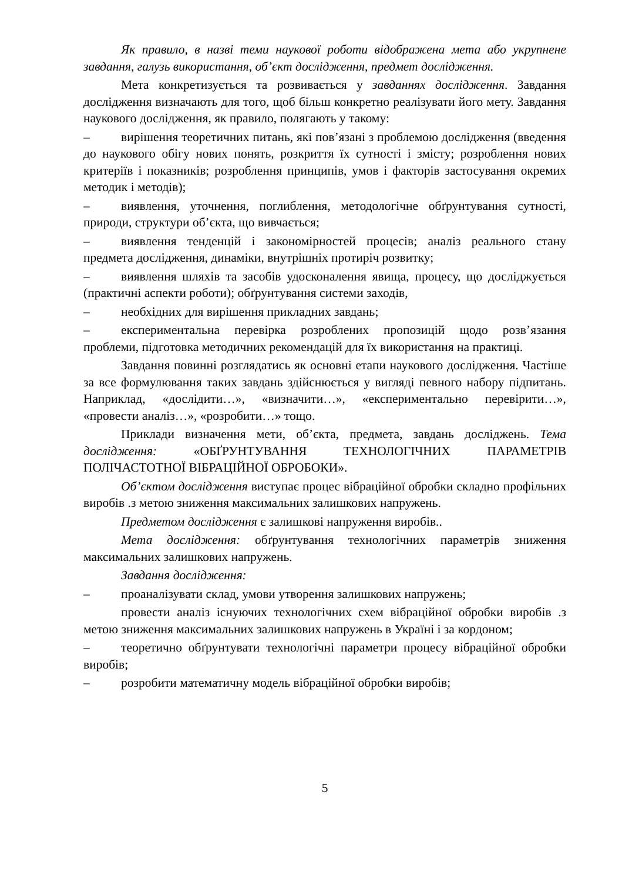Як правило, в назві теми наукової роботи відображена мета або укрупнене завдання, галузь використання, об’єкт дослідження, предмет дослідження.
Мета конкретизується та розвивається у завданнях дослідження. Завдання дослідження визначають для того, щоб більш конкретно реалізувати його мету. Завдання наукового дослідження, як правило, полягають у такому:
– вирішення теоретичних питань, які пов’язані з проблемою дослідження (введення до наукового обігу нових понять, розкриття їх сутності і змісту; розроблення нових критеріїв і показників; розроблення принципів, умов і факторів застосування окремих методик і методів);
– виявлення, уточнення, поглиблення, методологічне обґрунтування сутності, природи, структури об’єкта, що вивчається;
– виявлення тенденцій і закономірностей процесів; аналіз реального стану предмета дослідження, динаміки, внутрішніх протиріч розвитку;
– виявлення шляхів та засобів удосконалення явища, процесу, що досліджується (практичні аспекти роботи); обґрунтування системи заходів,
– необхідних для вирішення прикладних завдань;
– експериментальна перевірка розроблених пропозицій щодо розв’язання проблеми, підготовка методичних рекомендацій для їх використання на практиці.
Завдання повинні розглядатись як основні етапи наукового дослідження. Частіше за все формулювання таких завдань здійснюється у вигляді певного набору підпитань. Наприклад, «дослідити…», «визначити…», «експериментально перевірити…», «провести аналіз…», «розробити…» тощо.
Приклади визначення мети, об’єкта, предмета, завдань досліджень. Тема дослідження: «ОБҐРУНТУВАННЯ ТЕХНОЛОГІЧНИХ ПАРАМЕТРІВ ПОЛІЧАСТОТНОЇ ВІБРАЦІЙНОЇ ОБРОБОКИ».
Об’єктом дослідження виступає процес вібраційної обробки складно профільних виробів .з метою зниження максимальних залишкових напружень.
Предметом дослідження є залишкові напруження виробів..
Мета дослідження: обґрунтування технологічних параметрів зниження максимальних залишкових напружень.
Завдання дослідження:
– проаналізувати склад, умови утворення залишкових напружень;
провести аналіз існуючих технологічних схем вібраційної обробки виробів .з метою зниження максимальних залишкових напружень в Україні і за кордоном;
– теоретично обґрунтувати технологічні параметри процесу вібраційної обробки виробів;
– розробити математичну модель вібраційної обробки виробів;
5